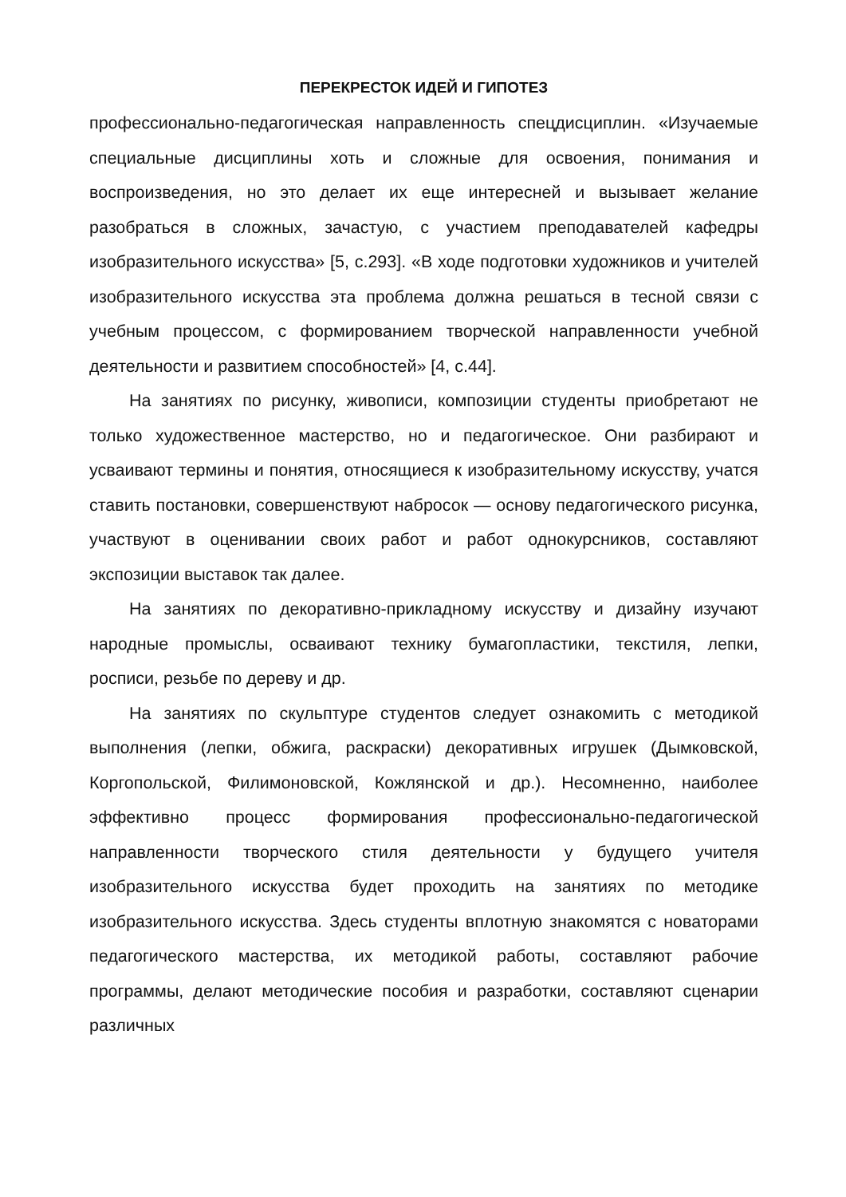ПЕРЕКРЕСТОК ИДЕЙ И ГИПОТЕЗ
профессионально-педагогическая направленность спецдисциплин. «Изучаемые специальные дисциплины хоть и сложные для освоения, понимания и воспроизведения, но это делает их еще интересней и вызывает желание разобраться в сложных, зачастую, с участием преподавателей кафедры изобразительного искусства» [5, с.293]. «В ходе подготовки художников и учителей изобразительного искусства эта проблема должна решаться в тесной связи с учебным процессом, с формированием творческой направленности учебной деятельности и развитием способностей» [4, с.44].
На занятиях по рисунку, живописи, композиции студенты приобретают не только художественное мастерство, но и педагогическое. Они разбирают и усваивают термины и понятия, относящиеся к изобразительному искусству, учатся ставить постановки, совершенствуют набросок — основу педагогического рисунка, участвуют в оценивании своих работ и работ однокурсников, составляют экспозиции выставок так далее.
На занятиях по декоративно-прикладному искусству и дизайну изучают народные промыслы, осваивают технику бумагопластики, текстиля, лепки, росписи, резьбе по дереву и др.
На занятиях по скульптуре студентов следует ознакомить с методикой выполнения (лепки, обжига, раскраски) декоративных игрушек (Дымковской, Коргопольской, Филимоновской, Кожлянской и др.). Несомненно, наиболее эффективно процесс формирования профессионально-педагогической направленности творческого стиля деятельности у будущего учителя изобразительного искусства будет проходить на занятиях по методике изобразительного искусства. Здесь студенты вплотную знакомятся с новаторами педагогического мастерства, их методикой работы, составляют рабочие программы, делают методические пособия и разработки, составляют сценарии различных